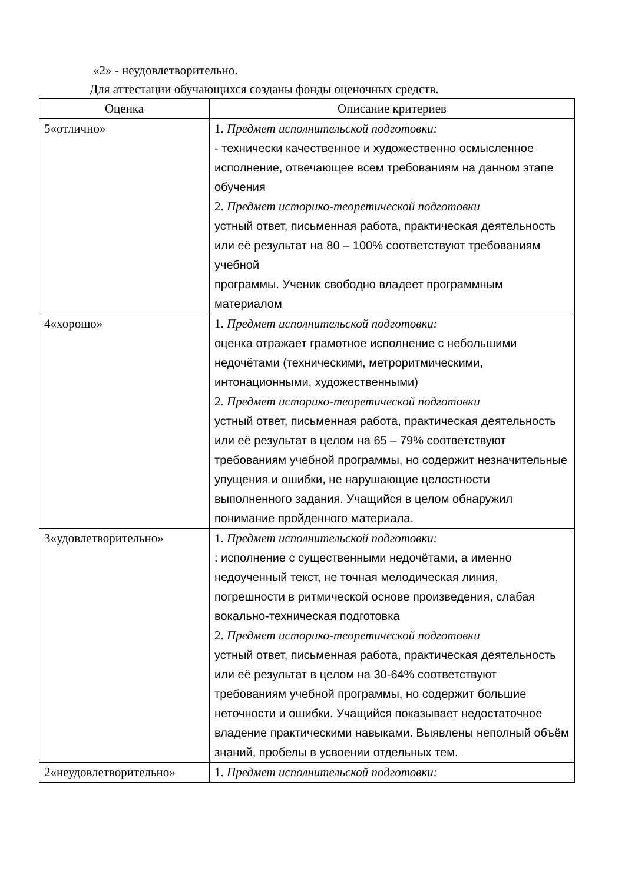«2» - неудовлетворительно.
Для аттестации обучающихся созданы фонды оценочных средств.
| Оценка | Описание критериев |
| --- | --- |
| 5«отлично» | 1. Предмет исполнительской подготовки: - технически качественное и художественно осмысленное исполнение, отвечающее всем требованиям на данном этапе обучения 2. Предмет историко-теоретической подготовки устный ответ, письменная работа, практическая деятельность или её результат на 80 – 100% соответствуют требованиям учебной программы. Ученик свободно владеет программным материалом |
| 4«хорошо» | 1. Предмет исполнительской подготовки: оценка отражает грамотное исполнение с небольшими недочётами (техническими, метроритмическими, интонационными, художественными) 2. Предмет историко-теоретической подготовки устный ответ, письменная работа, практическая деятельность или её результат в целом на 65 – 79% соответствуют требованиям учебной программы, но содержит незначительные упущения и ошибки, не нарушающие целостности выполненного задания. Учащийся в целом обнаружил понимание пройденного материала. |
| 3«удовлетворительно» | 1. Предмет исполнительской подготовки: : исполнение с существенными недочётами, а именно недоученный текст, не точная мелодическая линия, погрешности в ритмической основе произведения, слабая вокально-техническая подготовка 2. Предмет историко-теоретической подготовки устный ответ, письменная работа, практическая деятельность или её результат в целом на 30-64% соответствуют требованиям учебной программы, но содержит большие неточности и ошибки. Учащийся показывает недостаточное владение практическими навыками. Выявлены неполный объём знаний, пробелы в усвоении отдельных тем. |
| 2«неудовлетворительно» | 1. Предмет исполнительской подготовки: |